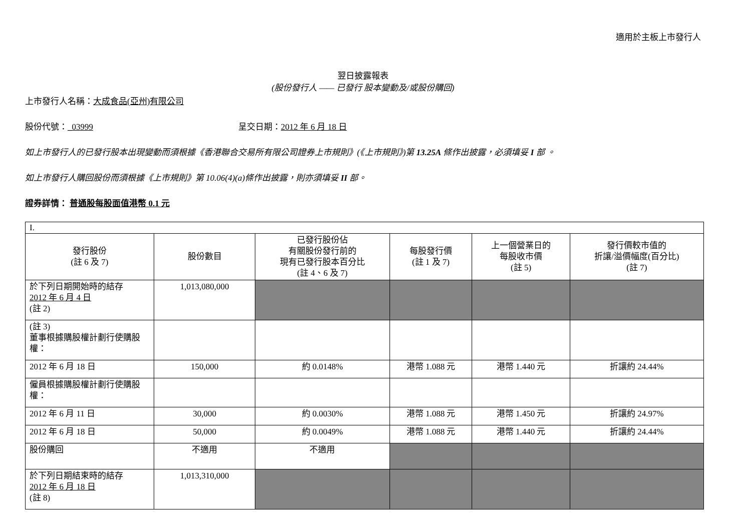適用於主板上市發行人
翌日披露報表
(股份發行人 —— 已發行 股本變動及/或股份購回)
上市發行人名稱：大成食品(亞州)有限公司
股份代號：_03999 呈交日期：2012 年 6 月 18 日
如上市發行人的已發行股本出現變動而須根據《香港聯合交易所有限公司證券上市規則》(《上市規則》)第 13.25A 條作出披露，必須填妥 I 部 。
如上市發行人購回股份而須根據《上市規則》第 10.06(4)(a)條作出披露，則亦須填妥 II 部。
證券詳情： 普通股每股面值港幣 0.1 元
| I. | | | | | |
| 發行股份 (註 6 及 7) | 股份數目 | 已發行股份佔 有關股份發行前的 現有已發行股本百分比 (註 4、6 及 7) | 每股發行價 (註 1 及 7) | 上一個營業日的 每股收市價 (註 5) | 發行價較市值的 折讓/溢價幅度(百分比) (註 7) |
| 於下列日期開始時的結存 2012 年 6 月 4 日 (註 2) | 1,013,080,000 | | | | |
| (註 3) 董事根據購股權計劃行使購股權： | | | | | |
| 2012 年 6 月 18 日 | 150,000 | 約 0.0148% | 港幣 1.088 元 | 港幣 1.440 元 | 折讓約 24.44% |
| 僱員根據購股權計劃行使購股權： | | | | | |
| 2012 年 6 月 11 日 | 30,000 | 約 0.0030% | 港幣 1.088 元 | 港幣 1.450 元 | 折讓約 24.97% |
| 2012 年 6 月 18 日 | 50,000 | 約 0.0049% | 港幣 1.088 元 | 港幣 1.440 元 | 折讓約 24.44% |
| 股份購回 | 不適用 | 不適用 | | | |
| 於下列日期結束時的結存 2012 年 6 月 18 日 (註 8) | 1,013,310,000 | | | | |